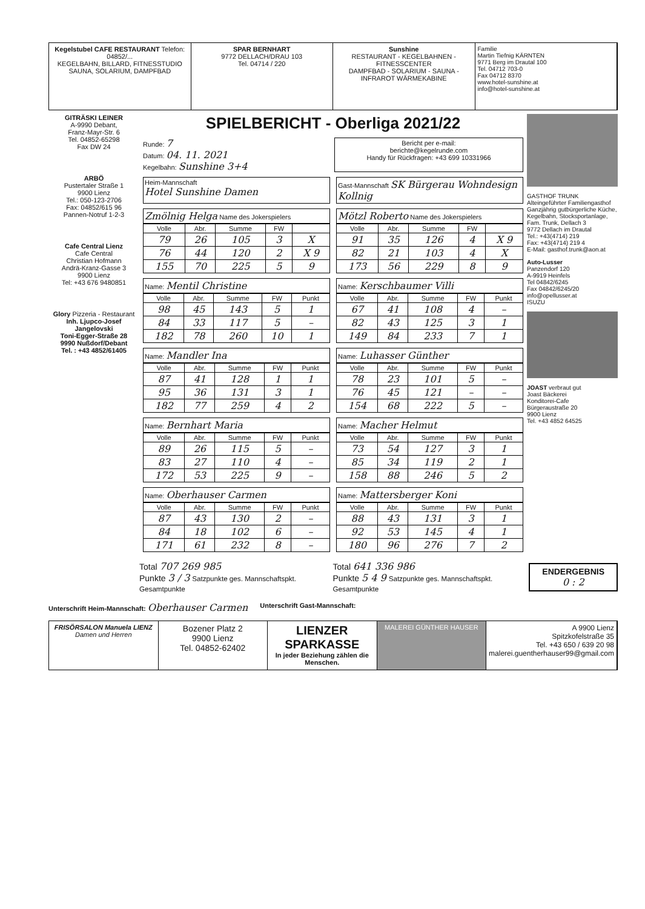Kegelstubel CAFE RESTAURANT Telefon: 04852/...
KEGELBAHN, BILLARD, FITNESSTUDIO
SAUNA, SOLARIUM, DAMPFBAD
SPAR BERNHART
9772 DELLACH/DRAU 103
Tel. 04714 / 220
Sunshine
RESTAURANT - KEGELBAHNEN - FITNESSCENTER
DAMPFBAD - SOLARIUM - SAUNA - INFRAROT WÄRMEKABINE
Familie
Martin Tiefnig KÄRNTEN
9771 Berg im Drautal 100
Tel. 04712 703-0
Fax 04712 8370
www.hotel-sunshine.at
info@hotel-sunshine.at
GITRÄSKI LEINER
A-9990 Debant,
Franz-Mayr-Str. 6
Tel. 04852-65298
Fax DW 24
ARBÖ
Pustertaler Straße 1
9900 Lienz
Tel.: 050-123-2706
Fax: 04852/615 96
Pannen-Notruf 1-2-3
Cafe Central Lienz
Cafe Central
Christian Hofmann
Andrä-Kranz-Gasse 3
9900 Lienz
Tel: +43 676 9480851
Glory Pizzeria - Restaurant
Inh. Ljupco-Josef Jangelovski
Toni-Egger-Straße 28
9990 Nußdorf/Debant
Tel. : +43 4852/61405
SPIELBERICHT - Oberliga 2021/22
Runde: 7
Datum: 04. 11. 2021
Kegelbahn: Sunshine 3+4
Bericht per e-mail:
berichte@kegelrunde.com
Handy für Rückfragen: +43 699 10331966
Heim-Mannschaft
Hotel Sunshine Damen
Gast-Mannschaft SK Bürgerau Wohndesign Kollnig
Zmölnig Helga Name des Jokerspielers
| Volle | Abr. | Summe | FW | |
| --- | --- | --- | --- | --- |
| 79 | 26 | 105 | 3 | X |
| 76 | 44 | 120 | 2 | X 9 |
| 155 | 70 | 225 | 5 | 9 |
Mötzl Roberto Name des Jokerspielers
| Volle | Abr. | Summe | FW | |
| --- | --- | --- | --- | --- |
| 91 | 35 | 126 | 4 | X 9 |
| 82 | 21 | 103 | 4 | X |
| 173 | 56 | 229 | 8 | 9 |
Name: Mentil Christine
| Volle | Abr. | Summe | FW | Punkt |
| --- | --- | --- | --- | --- |
| 98 | 45 | 143 | 5 | 1 |
| 84 | 33 | 117 | 5 | – |
| 182 | 78 | 260 | 10 | 1 |
Name: Kerschbaumer Villi
| Volle | Abr. | Summe | FW | Punkt |
| --- | --- | --- | --- | --- |
| 67 | 41 | 108 | 4 | – |
| 82 | 43 | 125 | 3 | 1 |
| 149 | 84 | 233 | 7 | 1 |
Name: Mandler Ina
| Volle | Abr. | Summe | FW | Punkt |
| --- | --- | --- | --- | --- |
| 87 | 41 | 128 | 1 | 1 |
| 95 | 36 | 131 | 3 | 1 |
| 182 | 77 | 259 | 4 | 2 |
Name: Luhasser Günther
| Volle | Abr. | Summe | FW | Punkt |
| --- | --- | --- | --- | --- |
| 78 | 23 | 101 | 5 | – |
| 76 | 45 | 121 | – | – |
| 154 | 68 | 222 | 5 | – |
Name: Bernhart Maria
| Volle | Abr. | Summe | FW | Punkt |
| --- | --- | --- | --- | --- |
| 89 | 26 | 115 | 5 | – |
| 83 | 27 | 110 | 4 | – |
| 172 | 53 | 225 | 9 | – |
Name: Macher Helmut
| Volle | Abr. | Summe | FW | Punkt |
| --- | --- | --- | --- | --- |
| 73 | 54 | 127 | 3 | 1 |
| 85 | 34 | 119 | 2 | 1 |
| 158 | 88 | 246 | 5 | 2 |
Name: Oberhauser Carmen
| Volle | Abr. | Summe | FW | Punkt |
| --- | --- | --- | --- | --- |
| 87 | 43 | 130 | 2 | – |
| 84 | 18 | 102 | 6 | – |
| 171 | 61 | 232 | 8 | – |
Name: Mattersberger Koni
| Volle | Abr. | Summe | FW | Punkt |
| --- | --- | --- | --- | --- |
| 88 | 43 | 131 | 3 | 1 |
| 92 | 53 | 145 | 4 | 1 |
| 180 | 96 | 276 | 7 | 2 |
GASTHOF TRUNK
Alteingeführter Familiengasthof
Ganzjährig gutbürgerliche Küche,
Kegelbahn, Stocksportanlage,
Fam. Trunk, Dellach 3
9772 Dellach im Drautal
Tel.: +43(4714) 219
Fax: +43(4714) 219 4
E-Mail: gasthof.trunk@aon.at
Auto-Lusser
Panzendorf 120
A-9919 Heinfels
Tel 04842/6245
Fax 04842/6245/20
info@opellusser.at
ISUZU
JOAST verbraut gut
Joast Bäckerei
Konditorei-Cafe
Bürgeraustraße 20
9900 Lienz
Tel. +43 4852 64525
Total 707 269 985
Punkte 3 / 3 Satzpunkte ges. Mannschaftspkt. Gesamtpunkte
Total 641 336 986
Punkte 5 4 9 Satzpunkte ges. Mannschaftspkt. Gesamtpunkte
ENDERGEBNIS
0 : 2
Unterschrift Heim-Mannschaft: Oberhauser Carmen
Unterschrift Gast-Mannschaft:
FRISÖRSALON Manuela LIENZ
Damen und Herren
Bozener Platz 2
9900 Lienz
Tel. 04852-62402
LIENZER SPARKASSE
In jeder Beziehung zählen die Menschen.
MALEREI GÜNTHER HAUSER A 9900 Lienz
Spitzkofelstraße 35
Tel. +43 650 / 639 20 98
malerei.guentherhauser99@gmail.com